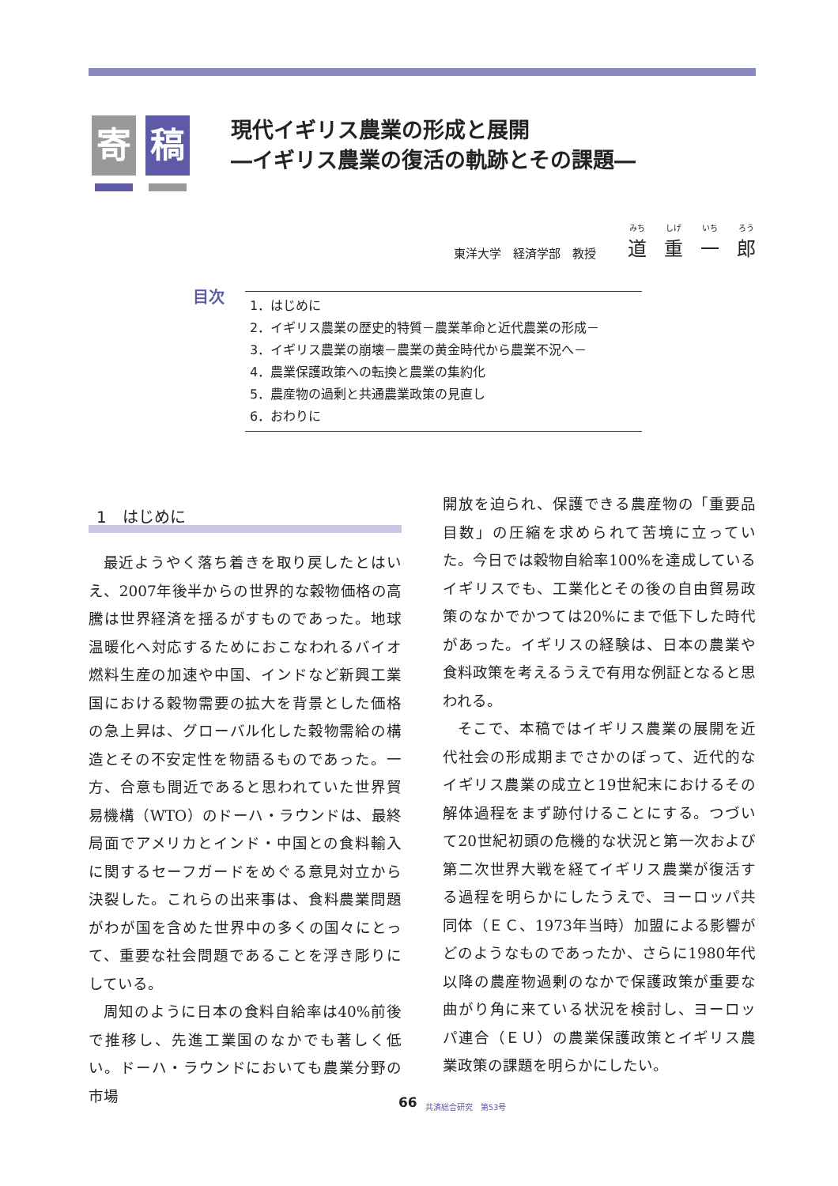寄 稿
現代イギリス農業の形成と展開
―イギリス農業の復活の軌跡とその課題―
東洋大学　経済学部　教授
みち
道 しげ
重 いち
一 ろう
郎
目次
1．はじめに
2．イギリス農業の歴史的特質－農業革命と近代農業の形成－
3．イギリス農業の崩壊－農業の黄金時代から農業不況へ－
4．農業保護政策への転換と農業の集約化
5．農産物の過剰と共通農業政策の見直し
6．おわりに
1　はじめに
最近ようやく落ち着きを取り戻したとはいえ、2007年後半からの世界的な穀物価格の高騰は世界経済を揺るがすものであった。地球温暖化へ対応するためにおこなわれるバイオ燃料生産の加速や中国、インドなど新興工業国における穀物需要の拡大を背景とした価格の急上昇は、グローバル化した穀物需給の構造とその不安定性を物語るものであった。一方、合意も間近であると思われていた世界貿易機構（WTO）のドーハ・ラウンドは、最終局面でアメリカとインド・中国との食料輸入に関するセーフガードをめぐる意見対立から決裂した。これらの出来事は、食料農業問題がわが国を含めた世界中の多くの国々にとって、重要な社会問題であることを浮き彫りにしている。
周知のように日本の食料自給率は40%前後で推移し、先進工業国のなかでも著しく低い。ドーハ・ラウンドにおいても農業分野の市場
開放を迫られ、保護できる農産物の「重要品目数」の圧縮を求められて苦境に立っていた。今日では穀物自給率100%を達成しているイギリスでも、工業化とその後の自由貿易政策のなかでかつては20%にまで低下した時代があった。イギリスの経験は、日本の農業や食料政策を考えるうえで有用な例証となると思われる。
そこで、本稿ではイギリス農業の展開を近代社会の形成期までさかのぼって、近代的なイギリス農業の成立と19世紀末におけるその解体過程をまず跡付けることにする。つづいて20世紀初頭の危機的な状況と第一次および第二次世界大戦を経てイギリス農業が復活する過程を明らかにしたうえで、ヨーロッパ共同体（ＥＣ、1973年当時）加盟による影響がどのようなものであったか、さらに1980年代以降の農産物過剰のなかで保護政策が重要な曲がり角に来ている状況を検討し、ヨーロッパ連合（ＥＵ）の農業保護政策とイギリス農業政策の課題を明らかにしたい。
66 共済総合研究　第53号